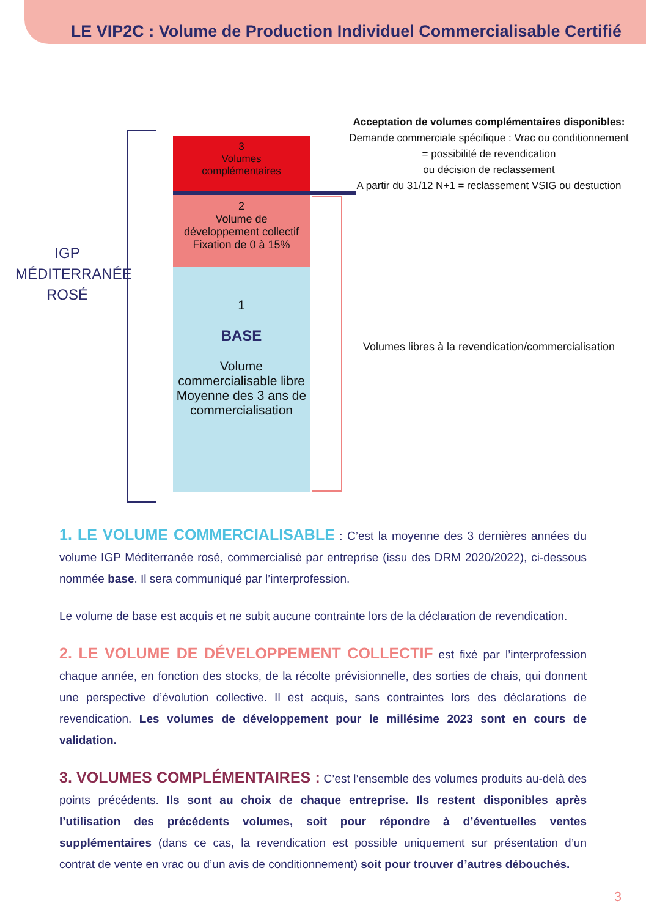LE VIP2C : Volume de Production Individuel Commercialisable Certifié
IGP
MÉDITERRANÉE
ROSÉ
3
Volumes
complémentaires
2
Volume de
développement collectif
Fixation de 0 à 15%
1
BASE
Volume
commercialisable libre
Moyenne des 3 ans de
commercialisation
Acceptation de volumes complémentaires disponibles:
Demande commerciale spécifique : Vrac ou conditionnement
= possibilité de revendication
ou décision de reclassement
A partir du 31/12 N+1 = reclassement VSIG ou destuction
Volumes libres à la revendication/commercialisation
1. LE VOLUME COMMERCIALISABLE : C’est la moyenne des 3 dernières années du volume IGP Méditerranée rosé, commercialisé par entreprise (issu des DRM 2020/2022), ci-dessous nommée base. Il sera communiqué par l’interprofession.
Le volume de base est acquis et ne subit aucune contrainte lors de la déclaration de revendication.
2. LE VOLUME DE DÉVELOPPEMENT COLLECTIF est fixé par l’interprofession chaque année, en fonction des stocks, de la récolte prévisionnelle, des sorties de chais, qui donnent une perspective d’évolution collective. Il est acquis, sans contraintes lors des déclarations de revendication. Les volumes de développement pour le millésime 2023 sont en cours de validation.
3. VOLUMES COMPLÉMENTAIRES : C’est l’ensemble des volumes produits au-delà des points précédents. Ils sont au choix de chaque entreprise. Ils restent disponibles après l’utilisation des précédents volumes, soit pour répondre à d’éventuelles ventes supplémentaires (dans ce cas, la revendication est possible uniquement sur présentation d’un contrat de vente en vrac ou d’un avis de conditionnement) soit pour trouver d’autres débouchés.
3